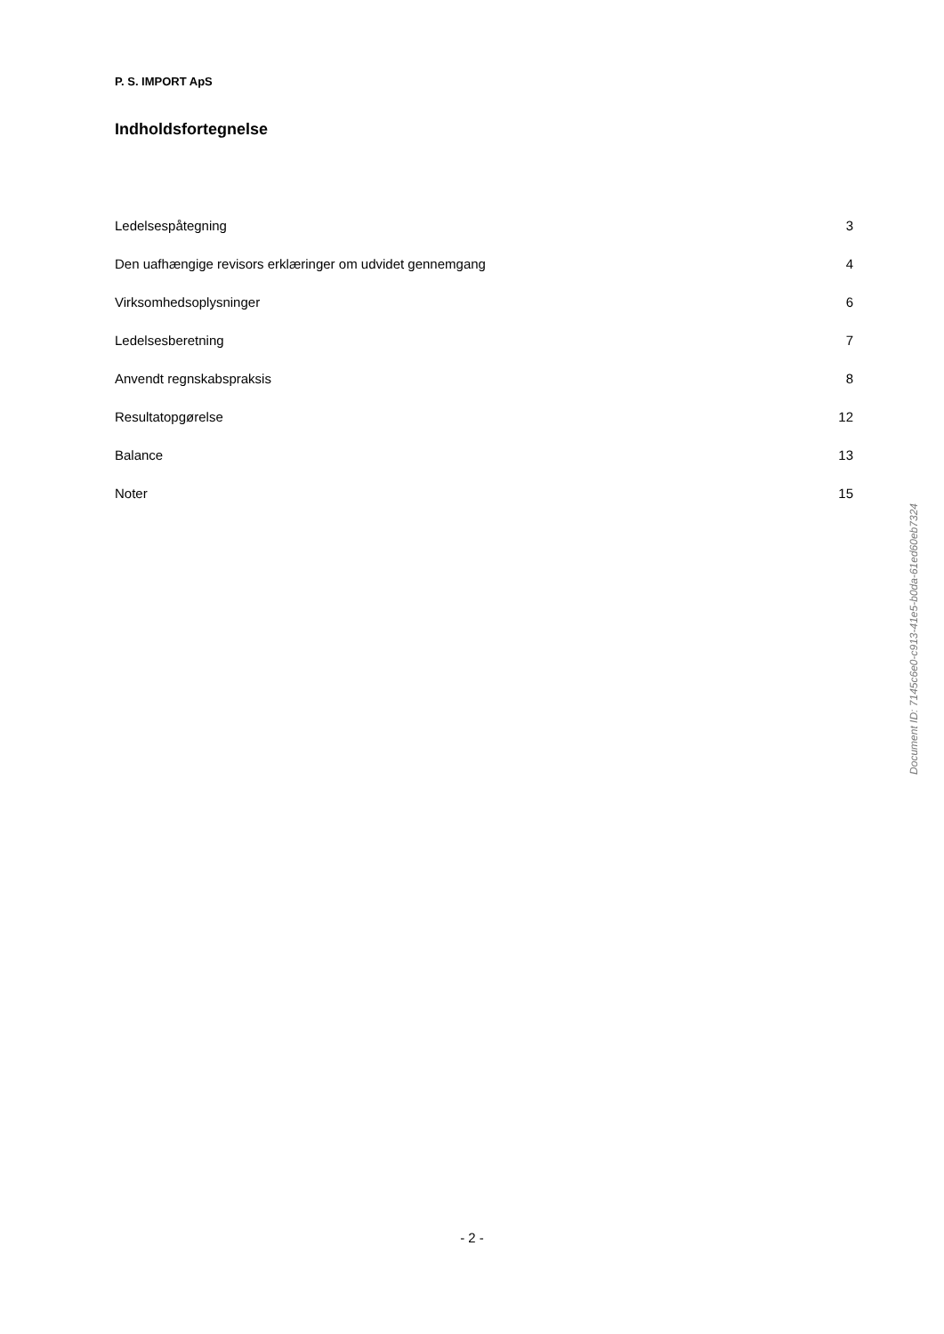P. S. IMPORT ApS
Indholdsfortegnelse
| Ledelsespåtegning | 3 |
| Den uafhængige revisors erklæringer om udvidet gennemgang | 4 |
| Virksomhedsoplysninger | 6 |
| Ledelsesberetning | 7 |
| Anvendt regnskabspraksis | 8 |
| Resultatopgørelse | 12 |
| Balance | 13 |
| Noter | 15 |
Document ID: 7145c6e0-c913-41e5-b0da-61ed60eb7324
- 2 -